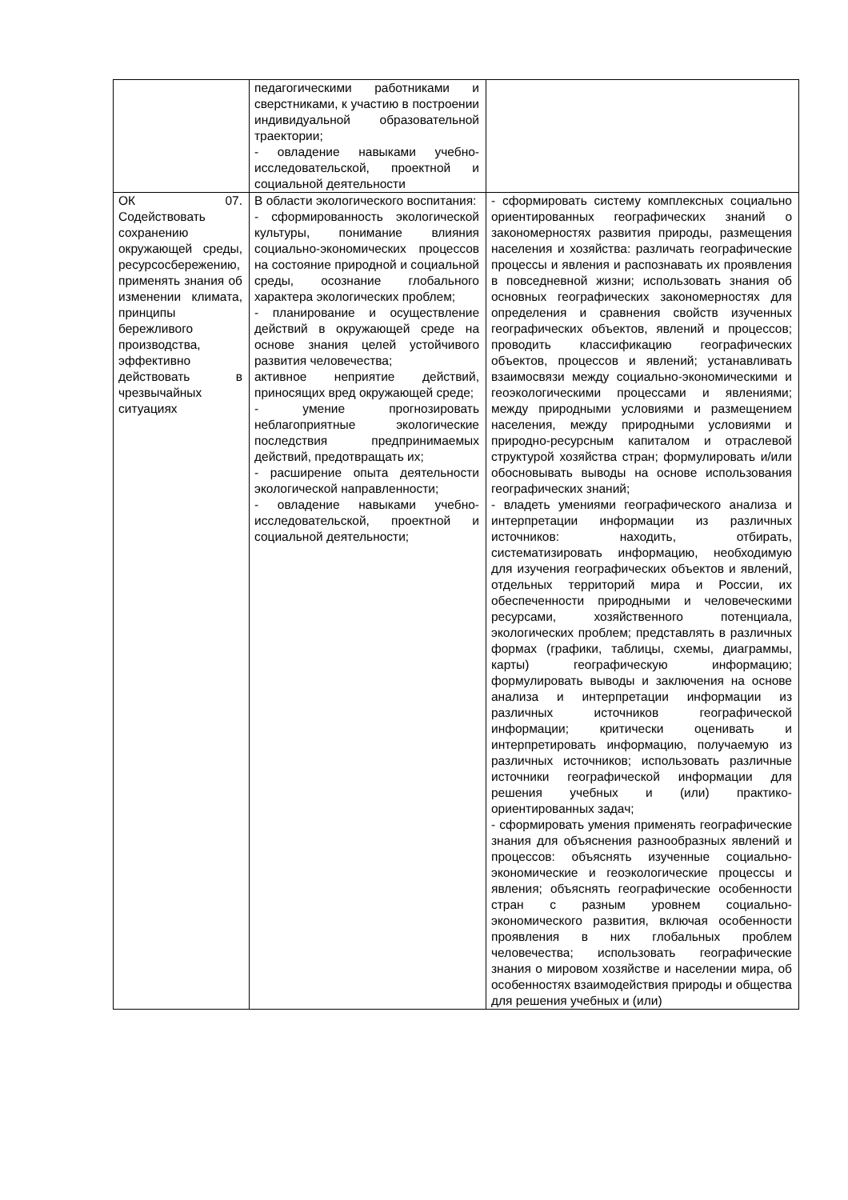| | педагогическими работниками и сверстниками, к участию в построении индивидуальной образовательной траектории; - овладение навыками учебно-исследовательской, проектной и социальной деятельности | |
| ОК 07. Содействовать сохранению окружающей среды, ресурсосбережению, применять знания об изменении климата, принципы бережливого производства, эффективно действовать в чрезвычайных ситуациях | В области экологического воспитания: - сформированность экологической культуры, понимание влияния социально-экономических процессов на состояние природной и социальной среды, осознание глобального характера экологических проблем; - планирование и осуществление действий в окружающей среде на основе знания целей устойчивого развития человечества; активное неприятие действий, приносящих вред окружающей среде; - умение прогнозировать неблагоприятные экологические последствия предпринимаемых действий, предотвращать их; - расширение опыта деятельности экологической направленности; - овладение навыками учебно-исследовательской, проектной и социальной деятельности; | - сформировать систему комплексных социально ориентированных географических знаний о закономерностях развития природы, размещения населения и хозяйства: различать географические процессы и явления и распознавать их проявления в повседневной жизни; использовать знания об основных географических закономерностях для определения и сравнения свойств изученных географических объектов, явлений и процессов; проводить классификацию географических объектов, процессов и явлений; устанавливать взаимосвязи между социально-экономическими и геоэкологическими процессами и явлениями; между природными условиями и размещением населения, между природными условиями и природно-ресурсным капиталом и отраслевой структурой хозяйства стран; формулировать и/или обосновывать выводы на основе использования географических знаний; - владеть умениями географического анализа и интерпретации информации из различных источников: находить, отбирать, систематизировать информацию, необходимую для изучения географических объектов и явлений, отдельных территорий мира и России, их обеспеченности природными и человеческими ресурсами, хозяйственного потенциала, экологических проблем; представлять в различных формах (графики, таблицы, схемы, диаграммы, карты) географическую информацию; формулировать выводы и заключения на основе анализа и интерпретации информации из различных источников географической информации; критически оценивать и интерпретировать информацию, получаемую из различных источников; использовать различные источники географической информации для решения учебных и (или) практико-ориентированных задач; - сформировать умения применять географические знания для объяснения разнообразных явлений и процессов: объяснять изученные социально-экономические и геоэкологические процессы и явления; объяснять географические особенности стран с разным уровнем социально-экономического развития, включая особенности проявления в них глобальных проблем человечества; использовать географические знания о мировом хозяйстве и населении мира, об особенностях взаимодействия природы и общества для решения учебных и (или) |